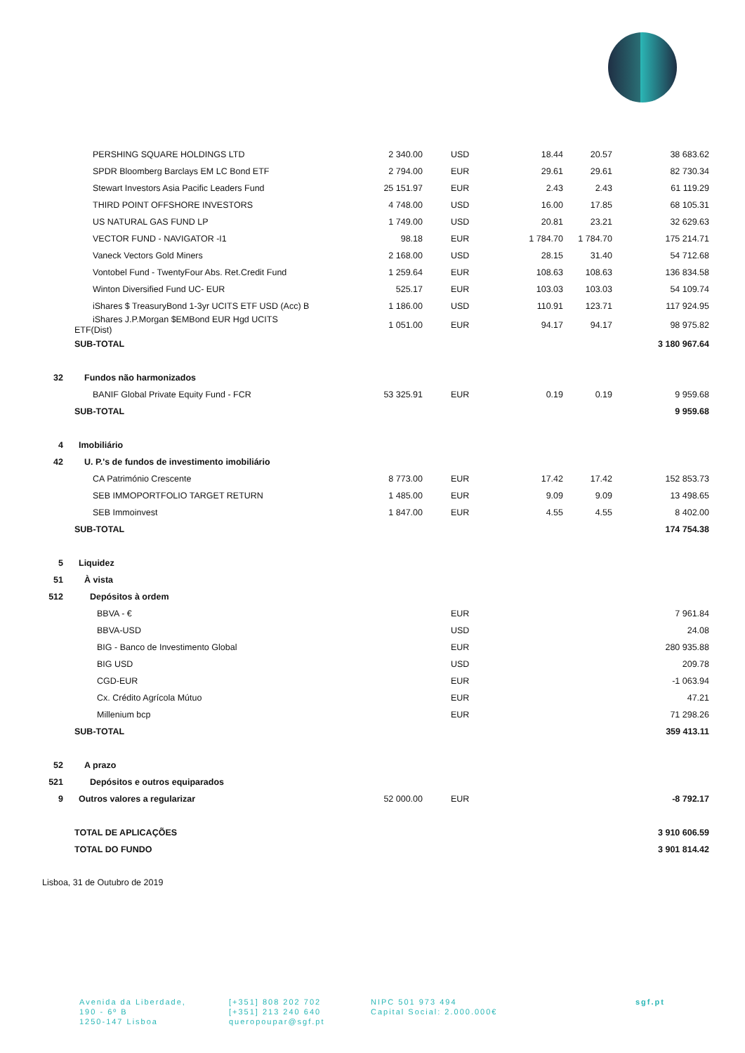| | PERSHING SQUARE HOLDINGS LTD | 2 340.00 | USD | 18.44 | 20.57 | 38 683.62 |
| | SPDR Bloomberg Barclays EM LC Bond ETF | 2 794.00 | EUR | 29.61 | 29.61 | 82 730.34 |
| | Stewart Investors Asia Pacific Leaders Fund | 25 151.97 | EUR | 2.43 | 2.43 | 61 119.29 |
| | THIRD POINT OFFSHORE INVESTORS | 4 748.00 | USD | 16.00 | 17.85 | 68 105.31 |
| | US NATURAL GAS FUND LP | 1 749.00 | USD | 20.81 | 23.21 | 32 629.63 |
| | VECTOR FUND - NAVIGATOR -I1 | 98.18 | EUR | 1 784.70 | 1 784.70 | 175 214.71 |
| | Vaneck Vectors Gold Miners | 2 168.00 | USD | 28.15 | 31.40 | 54 712.68 |
| | Vontobel Fund - TwentyFour Abs. Ret.Credit Fund | 1 259.64 | EUR | 108.63 | 108.63 | 136 834.58 |
| | Winton Diversified Fund UC- EUR | 525.17 | EUR | 103.03 | 103.03 | 54 109.74 |
| | iShares $ TreasuryBond 1-3yr UCITS ETF USD (Acc) B | 1 186.00 | USD | 110.91 | 123.71 | 117 924.95 |
| | iShares J.P.Morgan $EMBond EUR Hgd UCITS ETF(Dist) | 1 051.00 | EUR | 94.17 | 94.17 | 98 975.82 |
| | SUB-TOTAL | | | | | 3 180 967.64 |
| 32 | Fundos não harmonizados | | | | | |
| | BANIF Global Private Equity Fund - FCR | 53 325.91 | EUR | 0.19 | 0.19 | 9 959.68 |
| | SUB-TOTAL | | | | | 9 959.68 |
| 4 | Imobiliário | | | | | |
| 42 | U. P.'s de fundos de investimento imobiliário | | | | | |
| | CA Património Crescente | 8 773.00 | EUR | 17.42 | 17.42 | 152 853.73 |
| | SEB IMMOPORTFOLIO TARGET RETURN | 1 485.00 | EUR | 9.09 | 9.09 | 13 498.65 |
| | SEB Immoinvest | 1 847.00 | EUR | 4.55 | 4.55 | 8 402.00 |
| | SUB-TOTAL | | | | | 174 754.38 |
| 5 | Liquidez | | | | | |
| 51 | À vista | | | | | |
| 512 | Depósitos à ordem | | | | | |
| | BBVA - € | | EUR | | | 7 961.84 |
| | BBVA-USD | | USD | | | 24.08 |
| | BIG - Banco de Investimento Global | | EUR | | | 280 935.88 |
| | BIG USD | | USD | | | 209.78 |
| | CGD-EUR | | EUR | | | -1 063.94 |
| | Cx. Crédito Agrícola Mútuo | | EUR | | | 47.21 |
| | Millenium bcp | | EUR | | | 71 298.26 |
| | SUB-TOTAL | | | | | 359 413.11 |
| 52 | A prazo | | | | | |
| 521 | Depósitos e outros equiparados | | | | | |
| 9 | Outros valores a regularizar | 52 000.00 | EUR | | | -8 792.17 |
| | TOTAL DE APLICAÇÕES | | | | | 3 910 606.59 |
| | TOTAL DO FUNDO | | | | | 3 901 814.42 |
Lisboa, 31 de Outubro de 2019
Avenida da Liberdade,
190 - 6º B
1250-147 Lisboa
[+351] 808 202 702
[+351] 213 240 640
queropoupar@sgf.pt
NIPC 501 973 494
Capital Social: 2.000.000€
sgf.pt